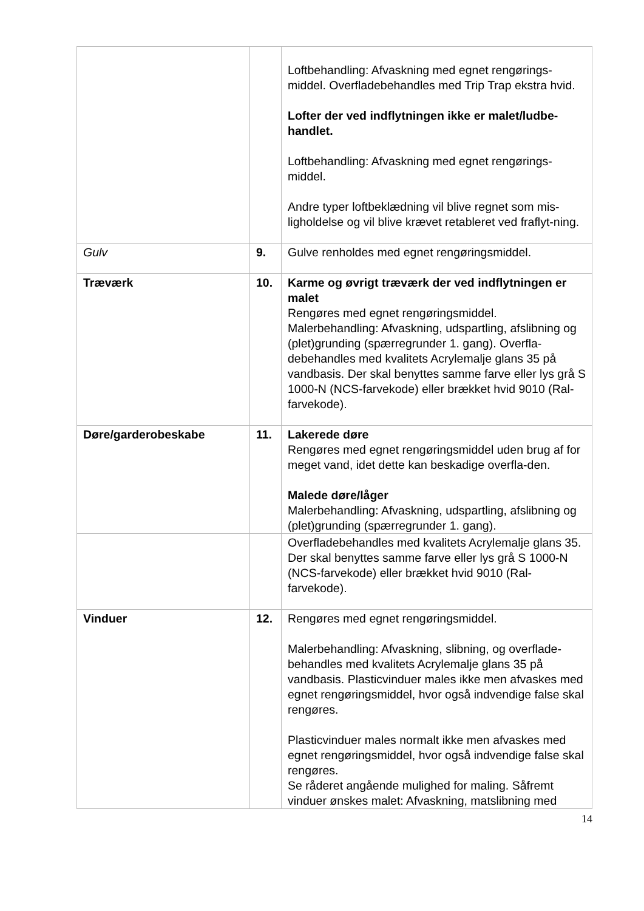| | | Loftbehandling: Afvaskning med egnet rengørings-middel. Overfladebehandles med Trip Trap ekstra hvid. Lofter der ved indflytningen ikke er malet/ludbe-handlet. Loftbehandling: Afvaskning med egnet rengørings-middel. Andre typer loftbeklædning vil blive regnet som mis-ligholdelse og vil blive krævet retableret ved fraflyt-ning. |
| Gulv | 9. | Gulve renholdes med egnet rengøringsmiddel. |
| Træværk | 10. | Karme og øvrigt træværk der ved indflytningen er malet Rengøres med egnet rengøringsmiddel. Malerbehandling: Afvaskning, udspartling, afslibning og (plet)grunding (spærregrunder 1. gang). Overfla-debehandles med kvalitets Acrylemalje glans 35 på vandbasis. Der skal benyttes samme farve eller lys grå S 1000-N (NCS-farvekode) eller brækket hvid 9010 (Ral-farvekode). |
| Døre/garderobeskabe | 11. | Lakerede døre Rengøres med egnet rengøringsmiddel uden brug af for meget vand, idet dette kan beskadige overfla-den. Malede døre/låger Malerbehandling: Afvaskning, udspartling, afslibning og (plet)grunding (spærregrunder 1. gang). |
| | | Overfladebehandles med kvalitets Acrylemalje glans 35. Der skal benyttes samme farve eller lys grå S 1000-N (NCS-farvekode) eller brækket hvid 9010 (Ral-farvekode). |
| Vinduer | 12. | Rengøres med egnet rengøringsmiddel. Malerbehandling: Afvaskning, slibning, og overflade-behandles med kvalitets Acrylemalje glans 35 på vandbasis. Plasticvinduer males ikke men afvaskes med egnet rengøringsmiddel, hvor også indvendige false skal rengøres. Plasticvinduer males normalt ikke men afvaskes med egnet rengøringsmiddel, hvor også indvendige false skal rengøres. Se råderet angående mulighed for maling. Såfremt vinduer ønskes malet: Afvaskning, matslibning med |
14